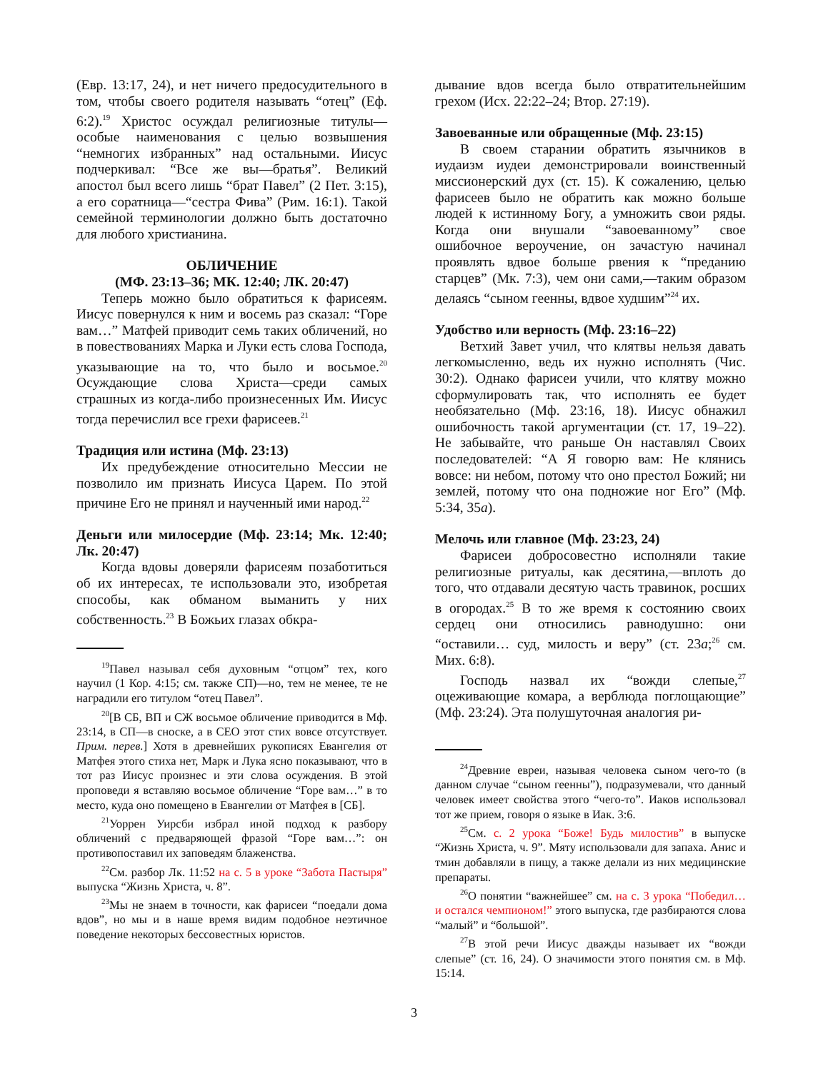(Евр. 13:17, 24), и нет ничего предосудительного в том, чтобы своего родителя называть “отец” (Еф. 6:2).<sup>19</sup> Христос осуждал религиозные титулы—особые наименования с целью возвышения “немногих избранных” над остальными. Иисус подчеркивал: “Все же вы—братья”. Великий апостол был всего лишь “брат Павел” (2 Пет. 3:15), а его соратница—“сестра Фива” (Рим. 16:1). Такой семейной терминологии должно быть достаточно для любого христианина.
ОБЛИЧЕНИЕ
(МФ. 23:13–36; МК. 12:40; ЛК. 20:47)
Теперь можно было обратиться к фарисеям. Иисус повернулся к ним и восемь раз сказал: “Горе вам…” Матфей приводит семь таких обличений, но в повествованиях Марка и Луки есть слова Господа, указывающие на то, что было и восьмое.<sup>20</sup> Осуждающие слова Христа—среди самых страшных из когда-либо произнесенных Им. Иисус тогда перечислил все грехи фарисеев.<sup>21</sup>
Традиция или истина (Мф. 23:13)
Их предубеждение относительно Мессии не позволило им признать Иисуса Царем. По этой причине Его не принял и наученный ими народ.<sup>22</sup>
Деньги или милосердие (Мф. 23:14; Мк. 12:40; Лк. 20:47)
Когда вдовы доверяли фарисеям позаботиться об их интересах, те использовали это, изобретая способы, как обманом выманить у них собственность.<sup>23</sup> В Божьих глазах обкра-
<sup>19</sup> Павел называл себя духовным “отцом” тех, кого научил (1 Кор. 4:15; см. также СП)—но, тем не менее, те не наградили его титулом “отец Павел”.
<sup>20</sup> [В СБ, ВП и СЖ восьмое обличение приводится в Мф. 23:14, в СП—в сноске, а в СЕО этот стих вовсе отсутствует. Прим. перев.] Хотя в древнейших рукописях Евангелия от Матфея этого стиха нет, Марк и Лука ясно показывают, что в тот раз Иисус произнес и эти слова осуждения. В этой проповеди я вставляю восьмое обличение “Горе вам…” в то место, куда оно помещено в Евангелии от Матфея в [СБ].
<sup>21</sup> Уоррен Уирсби избрал иной подход к разбору обличений с предваряющей фразой “Горе вам…”: он противопоставил их заповедям блаженства.
<sup>22</sup> См. разбор Лк. 11:52 на с. 5 в уроке “Забота Пастыря” выпуска “Жизнь Христа, ч. 8”.
<sup>23</sup> Мы не знаем в точности, как фарисеи “поедали дома вдов”, но мы и в наше время видим подобное неэтичное поведение некоторых бессовестных юристов.
дывание вдов всегда было отвратительнейшим грехом (Исх. 22:22–24; Втор. 27:19).
Завоеванные или обращенные (Мф. 23:15)
В своем старании обратить язычников в иудаизм иудеи демонстрировали воинственный миссионерский дух (ст. 15). К сожалению, целью фарисеев было не обратить как можно больше людей к истинному Богу, а умножить свои ряды. Когда они внушали “завоеванному” свое ошибочное вероучение, он зачастую начинал проявлять вдвое больше рвения к “преданию старцев” (Мк. 7:3), чем они сами,—таким образом делаясь “сыном геенны, вдвое худшим”<sup>24</sup> их.
Удобство или верность (Мф. 23:16–22)
Ветхий Завет учил, что клятвы нельзя давать легкомысленно, ведь их нужно исполнять (Чис. 30:2). Однако фарисеи учили, что клятву можно сформулировать так, что исполнять ее будет необязательно (Мф. 23:16, 18). Иисус обнажил ошибочность такой аргументации (ст. 17, 19–22). Не забывайте, что раньше Он наставлял Своих последователей: “А Я говорю вам: Не клянись вовсе: ни небом, потому что оно престол Божий; ни землей, потому что она подножие ног Его” (Мф. 5:34, 35а).
Мелочь или главное (Мф. 23:23, 24)
Фарисеи добросовестно исполняли такие религиозные ритуалы, как десятина,—вплоть до того, что отдавали десятую часть травинок, росших в огородах.<sup>25</sup> В то же время к состоянию своих сердец они относились равнодушно: они “оставили… суд, милость и веру” (ст. 23а;<sup>26</sup> см. Мих. 6:8).
Господь назвал их “вожди слепые,<sup>27</sup> оцеживающие комара, а верблюда поглощающие” (Мф. 23:24). Эта полушуточная аналогия ри-
<sup>24</sup> Древние евреи, называя человека сыном чего-то (в данном случае “сыном геенны”), подразумевали, что данный человек имеет свойства этого “чего-то”. Иаков использовал тот же прием, говоря о языке в Иак. 3:6.
<sup>25</sup> См. с. 2 урока “Боже! Будь милостив” в выпуске “Жизнь Христа, ч. 9”. Мяту использовали для запаха. Анис и тмин добавляли в пищу, а также делали из них медицинские препараты.
<sup>26</sup> О понятии “важнейшее” см. на с. 3 урока “Победил… и остался чемпионом!” этого выпуска, где разбираются слова “малый” и “большой”.
<sup>27</sup> В этой речи Иисус дважды называет их “вожди слепые” (ст. 16, 24). О значимости этого понятия см. в Мф. 15:14.
3